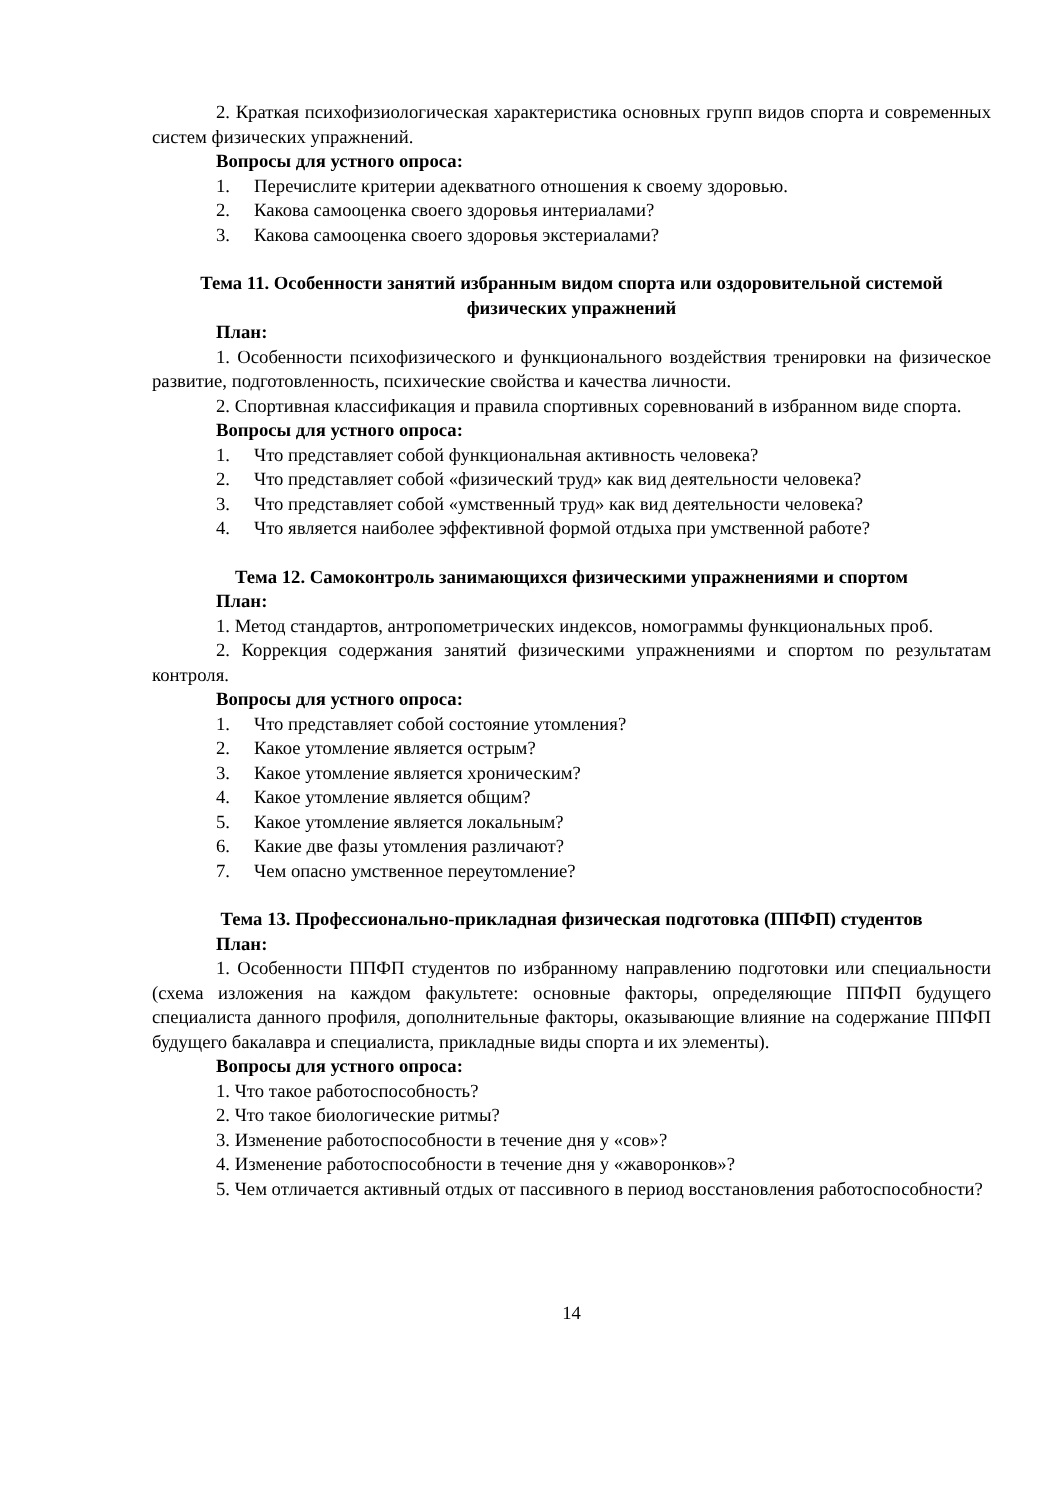2. Краткая психофизиологическая характеристика основных групп видов спорта и современных систем физических упражнений.
Вопросы для устного опроса:
1. Перечислите критерии адекватного отношения к своему здоровью.
2. Какова самооценка своего здоровья интериалами?
3. Какова самооценка своего здоровья экстериалами?
Тема 11. Особенности занятий избранным видом спорта или оздоровительной системой физических упражнений
План:
1. Особенности психофизического и функционального воздействия тренировки на физическое развитие, подготовленность, психические свойства и качества личности.
2. Спортивная классификация и правила спортивных соревнований в избранном виде спорта.
Вопросы для устного опроса:
1. Что представляет собой функциональная активность человека?
2. Что представляет собой «физический труд» как вид деятельности человека?
3. Что представляет собой «умственный труд» как вид деятельности человека?
4. Что является наиболее эффективной формой отдыха при умственной работе?
Тема 12. Самоконтроль занимающихся физическими упражнениями и спортом
План:
1. Метод стандартов, антропометрических индексов, номограммы функциональных проб.
2. Коррекция содержания занятий физическими упражнениями и спортом по результатам контроля.
Вопросы для устного опроса:
1. Что представляет собой состояние утомления?
2. Какое утомление является острым?
3. Какое утомление является хроническим?
4. Какое утомление является общим?
5. Какое утомление является локальным?
6. Какие две фазы утомления различают?
7. Чем опасно умственное переутомление?
Тема 13. Профессионально-прикладная физическая подготовка (ППФП) студентов
План:
1. Особенности ППФП студентов по избранному направлению подготовки или специальности (схема изложения на каждом факультете: основные факторы, определяющие ППФП будущего специалиста данного профиля, дополнительные факторы, оказывающие влияние на содержание ППФП будущего бакалавра и специалиста, прикладные виды спорта и их элементы).
Вопросы для устного опроса:
1. Что такое работоспособность?
2. Что такое биологические ритмы?
3. Изменение работоспособности в течение дня у «сов»?
4. Изменение работоспособности в течение дня у «жаворонков»?
5. Чем отличается активный отдых от пассивного в период восстановления работоспособности?
14